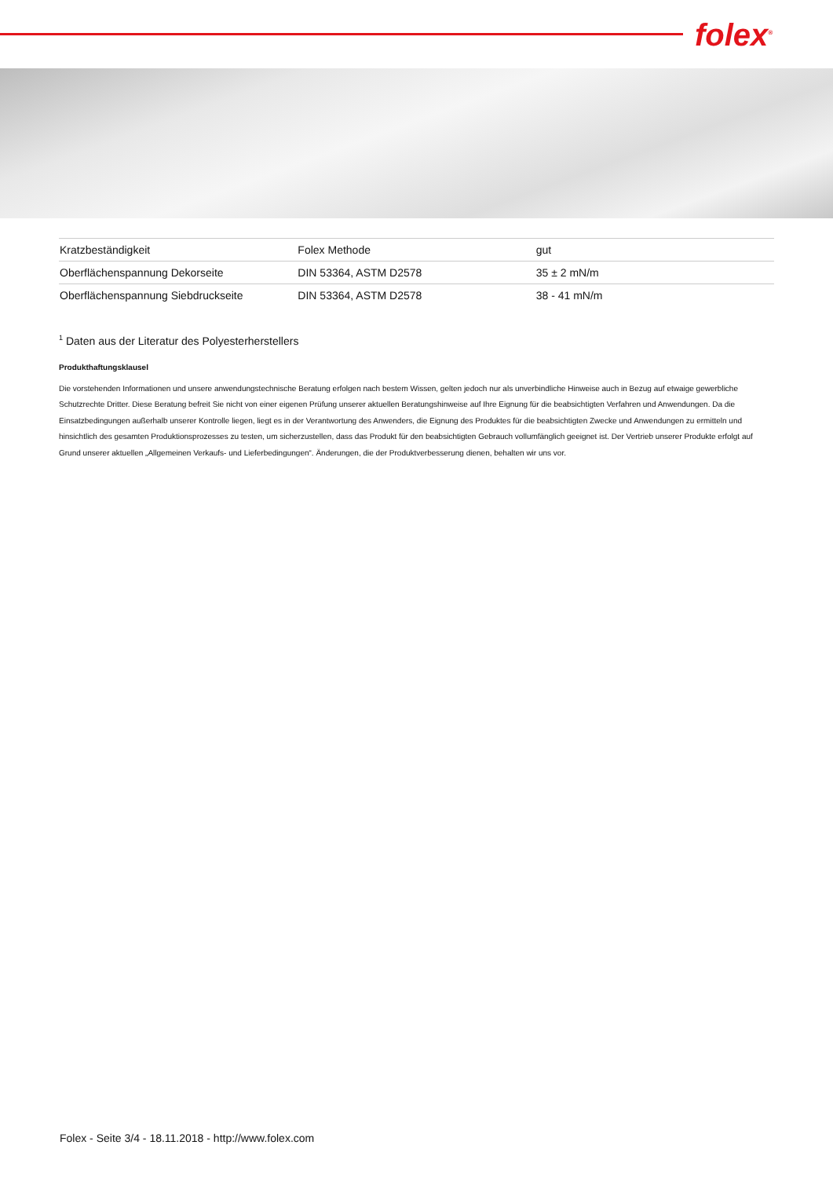folex<sup>®</sup>
| Kratzbeständigkeit | Folex Methode | gut |
| Oberflächenspannung Dekorseite | DIN 53364, ASTM D2578 | 35 ± 2 mN/m |
| Oberflächenspannung Siebdruckseite | DIN 53364, ASTM D2578 | 38 - 41 mN/m |
<sup>1</sup> Daten aus der Literatur des Polyesterherstellers
Produkthaftungsklausel
Die vorstehenden Informationen und unsere anwendungstechnische Beratung erfolgen nach bestem Wissen, gelten jedoch nur als unverbindliche Hinweise auch in Bezug auf etwaige gewerbliche Schutzrechte Dritter. Diese Beratung befreit Sie nicht von einer eigenen Prüfung unserer aktuellen Beratungshinweise auf Ihre Eignung für die beabsichtigten Verfahren und Anwendungen. Da die Einsatzbedingungen außerhalb unserer Kontrolle liegen, liegt es in der Verantwortung des Anwenders, die Eignung des Produktes für die beabsichtigten Zwecke und Anwendungen zu ermitteln und hinsichtlich des gesamten Produktionsprozesses zu testen, um sicherzustellen, dass das Produkt für den beabsichtigten Gebrauch vollumfänglich geeignet ist. Der Vertrieb unserer Produkte erfolgt auf Grund unserer aktuellen „Allgemeinen Verkaufs- und Lieferbedingungen“. Änderungen, die der Produktverbesserung dienen, behalten wir uns vor.
Folex - Seite 3/4 - 18.11.2018 - http://www.folex.com